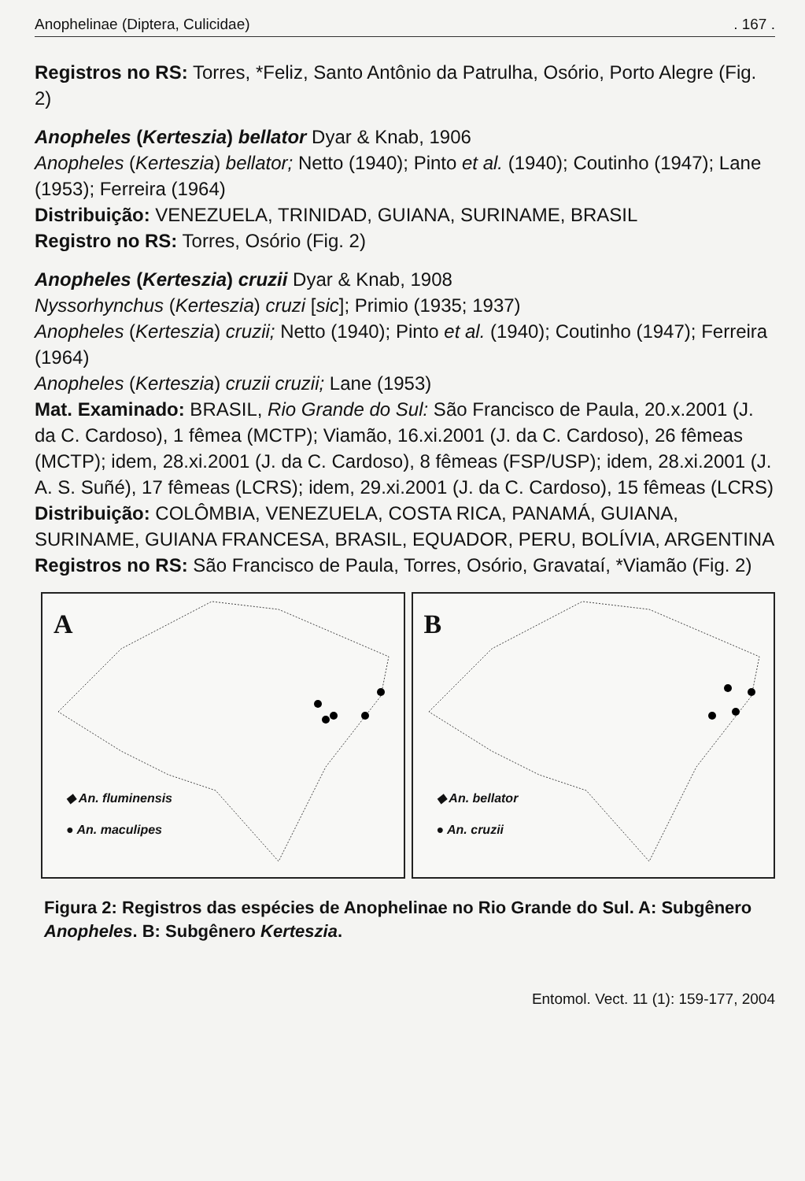Anophelinae (Diptera, Culicidae). 167 .
Registros no RS: Torres, *Feliz, Santo Antônio da Patrulha, Osório, Porto Alegre (Fig. 2)
Anopheles (Kerteszia) bellator Dyar & Knab, 1906
Anopheles (Kerteszia) bellator; Netto (1940); Pinto et al. (1940); Coutinho (1947); Lane (1953); Ferreira (1964)
Distribuição: VENEZUELA, TRINIDAD, GUIANA, SURINAME, BRASIL
Registro no RS: Torres, Osório (Fig. 2)
Anopheles (Kerteszia) cruzii Dyar & Knab, 1908
Nyssorhynchus (Kerteszia) cruzi [sic]; Primio (1935; 1937)
Anopheles (Kerteszia) cruzii; Netto (1940); Pinto et al. (1940); Coutinho (1947); Ferreira (1964)
Anopheles (Kerteszia) cruzii cruzii; Lane (1953)
Mat. Examinado: BRASIL, Rio Grande do Sul: São Francisco de Paula, 20.x.2001 (J. da C. Cardoso), 1 fêmea (MCTP); Viamão, 16.xi.2001 (J. da C. Cardoso), 26 fêmeas (MCTP); idem, 28.xi.2001 (J. da C. Cardoso), 8 fêmeas (FSP/USP); idem, 28.xi.2001 (J. A. S. Suñé), 17 fêmeas (LCRS); idem, 29.xi.2001 (J. da C. Cardoso), 15 fêmeas (LCRS)
Distribuição: COLÔMBIA, VENEZUELA, COSTA RICA, PANAMÁ, GUIANA, SURINAME, GUIANA FRANCESA, BRASIL, EQUADOR, PERU, BOLÍVIA, ARGENTINA
Registros no RS: São Francisco de Paula, Torres, Osório, Gravataí, *Viamão (Fig. 2)
A
◆ An. fluminensis
● An. maculipes
B
◆ An. bellator
● An. cruzii
Figura 2: Registros das espécies de Anophelinae no Rio Grande do Sul. A: Subgênero Anopheles. B: Subgênero Kerteszia.
Entomol. Vect. 11 (1): 159-177, 2004